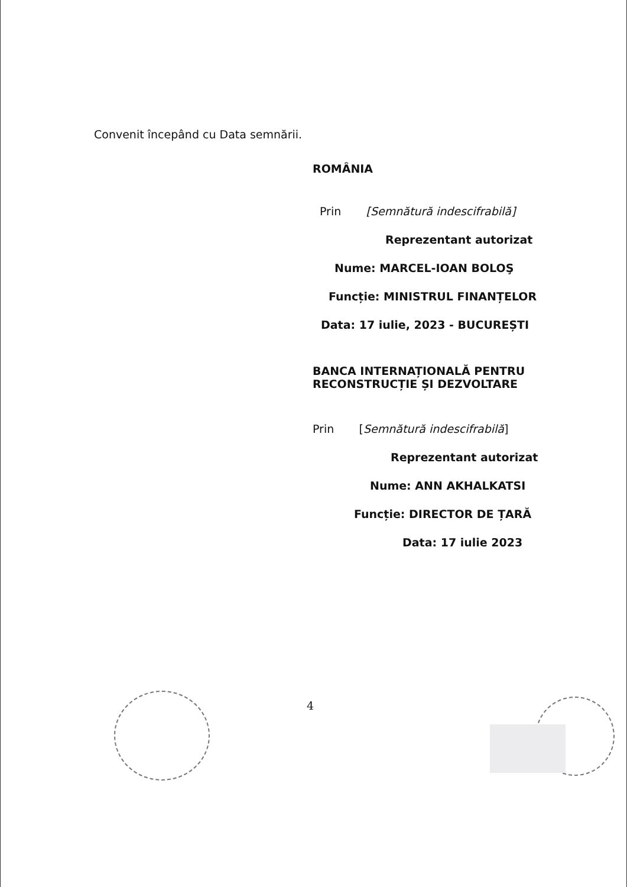Convenit începând cu Data semnării.
ROMÂNIA
Prin [Semnătură indescifrabilă]
Reprezentant autorizat
Nume: MARCEL-IOAN BOLOŞ
Funcție: MINISTRUL FINANȚELOR
Data: 17 iulie, 2023 - BUCUREȘTI
BANCA INTERNAȚIONALĂ PENTRU
RECONSTRUCȚIE ȘI DEZVOLTARE
Prin [Semnătură indescifrabilă]
Reprezentant autorizat
Nume: ANN AKHALKATSI
Funcție: DIRECTOR DE ȚARĂ
Data: 17 iulie 2023
4